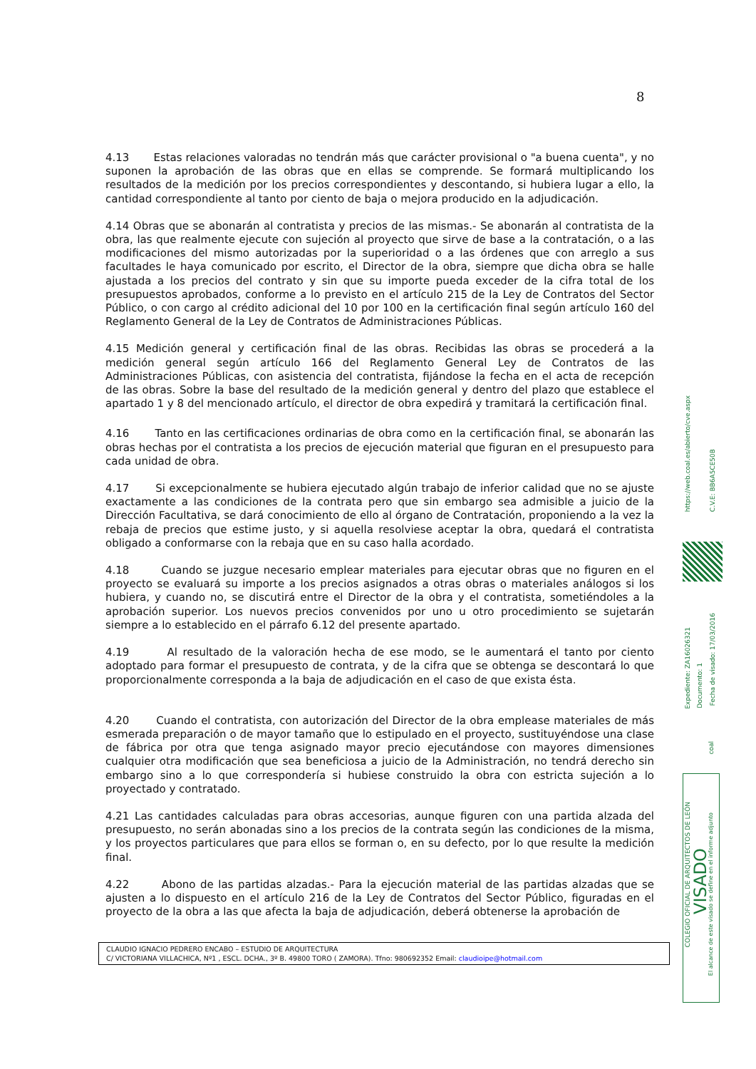8
4.13 Estas relaciones valoradas no tendrán más que carácter provisional o "a buena cuenta", y no suponen la aprobación de las obras que en ellas se comprende. Se formará multiplicando los resultados de la medición por los precios correspondientes y descontando, si hubiera lugar a ello, la cantidad correspondiente al tanto por ciento de baja o mejora producido en la adjudicación.
4.14 Obras que se abonarán al contratista y precios de las mismas.- Se abonarán al contratista de la obra, las que realmente ejecute con sujeción al proyecto que sirve de base a la contratación, o a las modificaciones del mismo autorizadas por la superioridad o a las órdenes que con arreglo a sus facultades le haya comunicado por escrito, el Director de la obra, siempre que dicha obra se halle ajustada a los precios del contrato y sin que su importe pueda exceder de la cifra total de los presupuestos aprobados, conforme a lo previsto en el artículo 215 de la Ley de Contratos del Sector Público, o con cargo al crédito adicional del 10 por 100 en la certificación final según artículo 160 del Reglamento General de la Ley de Contratos de Administraciones Públicas.
4.15 Medición general y certificación final de las obras. Recibidas las obras se procederá a la medición general según artículo 166 del Reglamento General Ley de Contratos de las Administraciones Públicas, con asistencia del contratista, fijándose la fecha en el acta de recepción de las obras. Sobre la base del resultado de la medición general y dentro del plazo que establece el apartado 1 y 8 del mencionado artículo, el director de obra expedirá y tramitará la certificación final.
4.16 Tanto en las certificaciones ordinarias de obra como en la certificación final, se abonarán las obras hechas por el contratista a los precios de ejecución material que figuran en el presupuesto para cada unidad de obra.
4.17 Si excepcionalmente se hubiera ejecutado algún trabajo de inferior calidad que no se ajuste exactamente a las condiciones de la contrata pero que sin embargo sea admisible a juicio de la Dirección Facultativa, se dará conocimiento de ello al órgano de Contratación, proponiendo a la vez la rebaja de precios que estime justo, y si aquella resolviese aceptar la obra, quedará el contratista obligado a conformarse con la rebaja que en su caso halla acordado.
4.18 Cuando se juzgue necesario emplear materiales para ejecutar obras que no figuren en el proyecto se evaluará su importe a los precios asignados a otras obras o materiales análogos si los hubiera, y cuando no, se discutirá entre el Director de la obra y el contratista, sometiéndoles a la aprobación superior. Los nuevos precios convenidos por uno u otro procedimiento se sujetarán siempre a lo establecido en el párrafo 6.12 del presente apartado.
4.19 Al resultado de la valoración hecha de ese modo, se le aumentará el tanto por ciento adoptado para formar el presupuesto de contrata, y de la cifra que se obtenga se descontará lo que proporcionalmente corresponda a la baja de adjudicación en el caso de que exista ésta.
4.20 Cuando el contratista, con autorización del Director de la obra emplease materiales de más esmerada preparación o de mayor tamaño que lo estipulado en el proyecto, sustituyéndose una clase de fábrica por otra que tenga asignado mayor precio ejecutándose con mayores dimensiones cualquier otra modificación que sea beneficiosa a juicio de la Administración, no tendrá derecho sin embargo sino a lo que correspondería si hubiese construido la obra con estricta sujeción a lo proyectado y contratado.
4.21 Las cantidades calculadas para obras accesorias, aunque figuren con una partida alzada del presupuesto, no serán abonadas sino a los precios de la contrata según las condiciones de la misma, y los proyectos particulares que para ellos se forman o, en su defecto, por lo que resulte la medición final.
4.22 Abono de las partidas alzadas.- Para la ejecución material de las partidas alzadas que se ajusten a lo dispuesto en el artículo 216 de la Ley de Contratos del Sector Público, figuradas en el proyecto de la obra a las que afecta la baja de adjudicación, deberá obtenerse la aprobación de
CLAUDIO IGNACIO PEDRERO ENCABO – ESTUDIO DE ARQUITECTURA
C/ VICTORIANA VILLACHICA, Nº1 , ESCL. DCHA., 3º B. 49800 TORO ( ZAMORA). Tfno: 980692352 Email: claudioipe@hotmail.com
https://web.coal.es/abierto/cve.aspx
C.V.E: BB6A5CE50B
Expediente: ZA16026321
Documento: 1
Fecha de visado: 17/03/2016
coal
COLEGIO OFICIAL DE ARQUITECTOS DE LEÓN
VISADO
El alcance de este visado se define en el informe adjunto